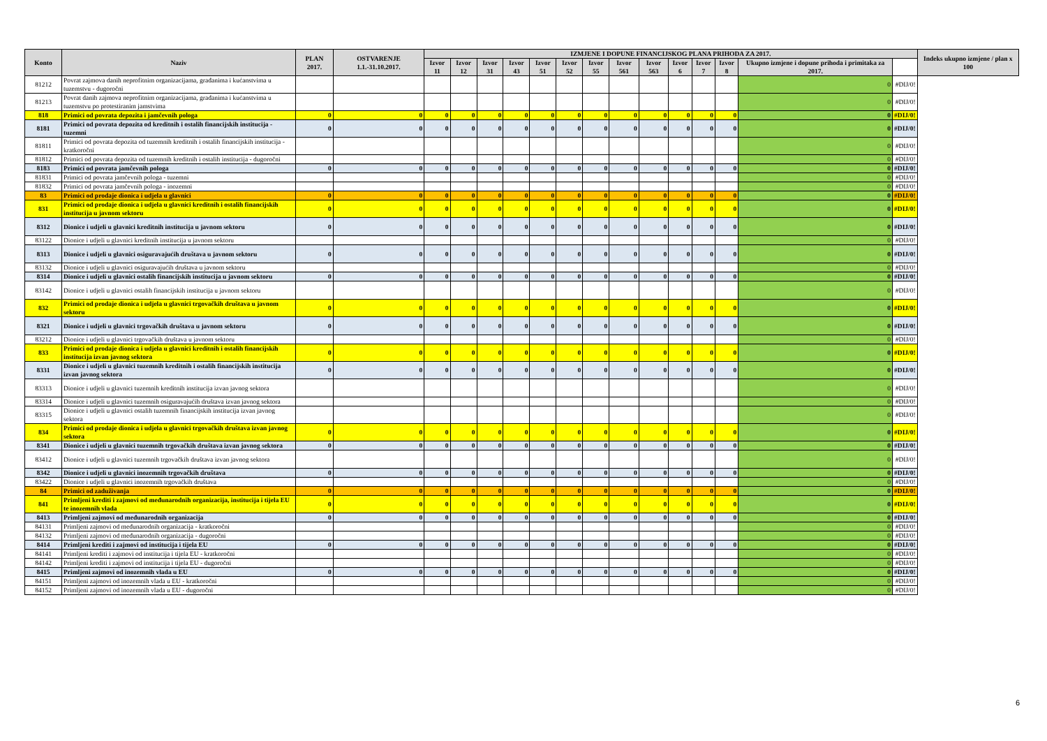| Konto | Naziv | PLAN 2017. | OSTVARENJE 1.1.-31.10.2017. | IZMJENE I DOPUNE FINANCIJSKOG PLANA PRIHODA ZA 2017. | | | | | | | | | | | | | | Indeks ukupno izmjene / plan x 100 |
| --- | --- | --- | --- | --- | --- | --- | --- | --- | --- | --- | --- | --- | --- | --- | --- | --- | --- | --- |
| | | | | Izvor 11 | Izvor 12 | Izvor 31 | Izvor 43 | Izvor 51 | Izvor 52 | Izvor 55 | Izvor 561 | Izvor 563 | Izvor 6 | Izvor 7 | Izvor 8 | Ukupno izmjene i dopune prihoda i primitaka za 2017. | | |
| 81212 | Povrat zajmova danih neprofitnim organizacijama, građanima i kućanstvima u tuzemstvu - dugoročni | | | | | | | | | | | | | | | 0 | #DIJ/0! | |
| 81213 | Povrat danih zajmova neprofitnim organizacijama, građanima i kućanstvima u tuzemstvu po protestiranim jamstvima | | | | | | | | | | | | | | | 0 | #DIJ/0! | |
| 818 | Primici od povrata depozita i jamčevnih pologa | 0 | 0 | 0 | 0 | 0 | 0 | 0 | 0 | 0 | 0 | 0 | 0 | 0 | 0 | 0 | #DIJ/0! | |
| 8181 | Primici od povrata depozita od kreditnih i ostalih financijskih institucija - tuzemni | 0 | 0 | 0 | 0 | 0 | 0 | 0 | 0 | 0 | 0 | 0 | 0 | 0 | 0 | 0 | #DIJ/0! | |
| 81811 | Primici od povrata depozita od tuzemnih kreditnih i ostalih financijskih institucija - kratkoročni | | | | | | | | | | | | | | | 0 | #DIJ/0! | |
| 81812 | Primici od povrata depozita od tuzemnih kreditnih i ostalih institucija - dugoročni | | | | | | | | | | | | | | | 0 | #DIJ/0! | |
| 8183 | Primici od povrata jamčevnih pologa | 0 | 0 | 0 | 0 | 0 | 0 | 0 | 0 | 0 | 0 | 0 | 0 | 0 | 0 | 0 | #DIJ/0! | |
| 81831 | Primici od povrata jamčevnih pologa - tuzemni | | | | | | | | | | | | | | | 0 | #DIJ/0! | |
| 81832 | Primici od povrata jamčevnih pologa - inozemni | | | | | | | | | | | | | | | 0 | #DIJ/0! | |
| 83 | Primici od prodaje dionica i udjela u glavnici | 0 | 0 | 0 | 0 | 0 | 0 | 0 | 0 | 0 | 0 | 0 | 0 | 0 | 0 | 0 | #DIJ/0! | |
| 831 | Primici od prodaje dionica i udjela u glavnici kreditnih i ostalih financijskih institucija u javnom sektoru | 0 | 0 | 0 | 0 | 0 | 0 | 0 | 0 | 0 | 0 | 0 | 0 | 0 | 0 | 0 | #DIJ/0! | |
| 8312 | Dionice i udjeli u glavnici kreditnih institucija u javnom sektoru | 0 | 0 | 0 | 0 | 0 | 0 | 0 | 0 | 0 | 0 | 0 | 0 | 0 | 0 | 0 | #DIJ/0! | |
| 83122 | Dionice i udjeli u glavnici kreditnih institucija u javnom sektoru | | | | | | | | | | | | | | | 0 | #DIJ/0! | |
| 8313 | Dionice i udjeli u glavnici osiguravajućih društava u javnom sektoru | 0 | 0 | 0 | 0 | 0 | 0 | 0 | 0 | 0 | 0 | 0 | 0 | 0 | 0 | 0 | #DIJ/0! | |
| 83132 | Dionice i udjeli u glavnici osiguravajućih društava u javnom sektoru | | | | | | | | | | | | | | | 0 | #DIJ/0! | |
| 8314 | Dionice i udjeli u glavnici ostalih financijskih institucija u javnom sektoru | 0 | 0 | 0 | 0 | 0 | 0 | 0 | 0 | 0 | 0 | 0 | 0 | 0 | 0 | 0 | #DIJ/0! | |
| 83142 | Dionice i udjeli u glavnici ostalih financijskih institucija u javnom sektoru | | | | | | | | | | | | | | | 0 | #DIJ/0! | |
| 832 | Primici od prodaje dionica i udjela u glavnici trgovačkih društava u javnom sektoru | 0 | 0 | 0 | 0 | 0 | 0 | 0 | 0 | 0 | 0 | 0 | 0 | 0 | 0 | 0 | #DIJ/0! | |
| 8321 | Dionice i udjeli u glavnici trgovačkih društava u javnom sektoru | 0 | 0 | 0 | 0 | 0 | 0 | 0 | 0 | 0 | 0 | 0 | 0 | 0 | 0 | 0 | #DIJ/0! | |
| 83212 | Dionice i udjeli u glavnici trgovačkih društava u javnom sektoru | | | | | | | | | | | | | | | 0 | #DIJ/0! | |
| 833 | Primici od prodaje dionica i udjela u glavnici kreditnih i ostalih financijskih institucija izvan javnog sektora | 0 | 0 | 0 | 0 | 0 | 0 | 0 | 0 | 0 | 0 | 0 | 0 | 0 | 0 | 0 | #DIJ/0! | |
| 8331 | Dionice i udjeli u glavnici tuzemnih kreditnih i ostalih financijskih institucija izvan javnog sektora | 0 | 0 | 0 | 0 | 0 | 0 | 0 | 0 | 0 | 0 | 0 | 0 | 0 | 0 | 0 | #DIJ/0! | |
| 83313 | Dionice i udjeli u glavnici tuzemnih kreditnih institucija izvan javnog sektora | | | | | | | | | | | | | | | 0 | #DIJ/0! | |
| 83314 | Dionice i udjeli u glavnici tuzemnih osiguravajućih društava izvan javnog sektora | | | | | | | | | | | | | | | 0 | #DIJ/0! | |
| 83315 | Dionice i udjeli u glavnici ostalih tuzemnih financijskih institucija izvan javnog sektora | | | | | | | | | | | | | | | 0 | #DIJ/0! | |
| 834 | Primici od prodaje dionica i udjela u glavnici trgovačkih društava izvan javnog sektora | 0 | 0 | 0 | 0 | 0 | 0 | 0 | 0 | 0 | 0 | 0 | 0 | 0 | 0 | 0 | #DIJ/0! | |
| 8341 | Dionice i udjeli u glavnici tuzemnih trgovačkih društava izvan javnog sektora | 0 | 0 | 0 | 0 | 0 | 0 | 0 | 0 | 0 | 0 | 0 | 0 | 0 | 0 | 0 | #DIJ/0! | |
| 83412 | Dionice i udjeli u glavnici tuzemnih trgovačkih društava izvan javnog sektora | | | | | | | | | | | | | | | 0 | #DIJ/0! | |
| 8342 | Dionice i udjeli u glavnici inozemnih trgovačkih društava | 0 | 0 | 0 | 0 | 0 | 0 | 0 | 0 | 0 | 0 | 0 | 0 | 0 | 0 | 0 | #DIJ/0! | |
| 83422 | Dionice i udjeli u glavnici inozemnih trgovačkih društava | | | | | | | | | | | | | | | 0 | #DIJ/0! | |
| 84 | Primici od zaduživanja | 0 | 0 | 0 | 0 | 0 | 0 | 0 | 0 | 0 | 0 | 0 | 0 | 0 | 0 | 0 | #DIJ/0! | |
| 841 | Primljeni krediti i zajmovi od međunarodnih organizacija, institucija i tijela EU te inozemnih vlada | 0 | 0 | 0 | 0 | 0 | 0 | 0 | 0 | 0 | 0 | 0 | 0 | 0 | 0 | 0 | #DIJ/0! | |
| 8413 | Primljeni zajmovi od međunarodnih organizacija | 0 | 0 | 0 | 0 | 0 | 0 | 0 | 0 | 0 | 0 | 0 | 0 | 0 | 0 | 0 | #DIJ/0! | |
| 84131 | Primljeni zajmovi od međunarodnih organizacija - kratkoročni | | | | | | | | | | | | | | | 0 | #DIJ/0! | |
| 84132 | Primljeni zajmovi od međunarodnih organizacija - dugoročni | | | | | | | | | | | | | | | 0 | #DIJ/0! | |
| 8414 | Primljeni krediti i zajmovi od institucija i tijela EU | 0 | 0 | 0 | 0 | 0 | 0 | 0 | 0 | 0 | 0 | 0 | 0 | 0 | 0 | 0 | #DIJ/0! | |
| 84141 | Primljeni krediti i zajmovi od institucija i tijela EU - kratkoročni | | | | | | | | | | | | | | | 0 | #DIJ/0! | |
| 84142 | Primljeni krediti i zajmovi od institucija i tijela EU - dugoročni | | | | | | | | | | | | | | | 0 | #DIJ/0! | |
| 8415 | Primljeni zajmovi od inozemnih vlada u EU | 0 | 0 | 0 | 0 | 0 | 0 | 0 | 0 | 0 | 0 | 0 | 0 | 0 | 0 | 0 | #DIJ/0! | |
| 84151 | Primljeni zajmovi od inozemnih vlada u EU - kratkoročni | | | | | | | | | | | | | | | 0 | #DIJ/0! | |
| 84152 | Primljeni zajmovi od inozemnih vlada u EU - dugoročni | | | | | | | | | | | | | | | 0 | #DIJ/0! | |
6